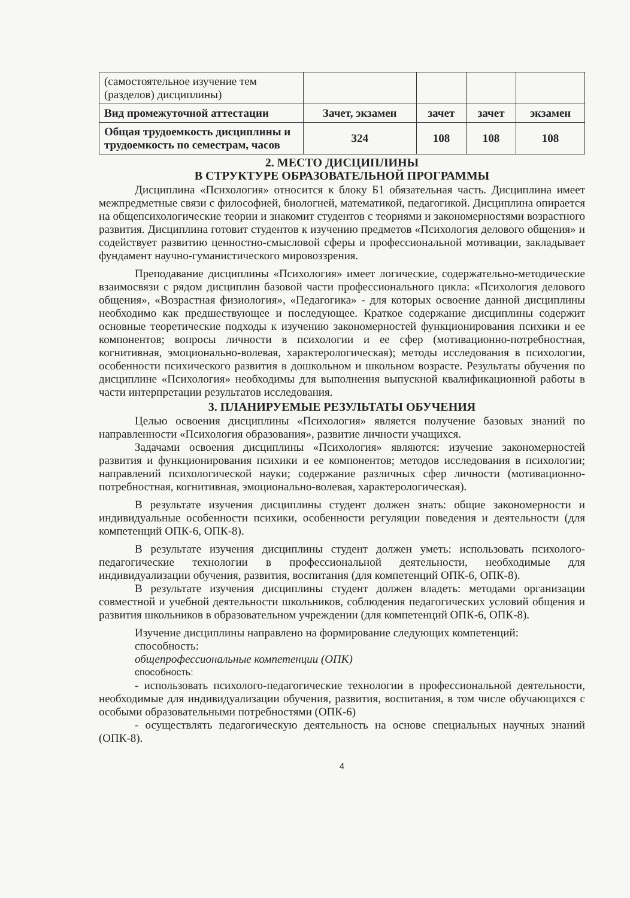| (самостоятельное изучение тем (разделов) дисциплины) | | | | |
| Вид промежуточной аттестации | Зачет, экзамен | зачет | зачет | экзамен |
| Общая трудоемкость дисциплины и трудоемкость по семестрам, часов | 324 | 108 | 108 | 108 |
2. МЕСТО ДИСЦИПЛИНЫ
В СТРУКТУРЕ ОБРАЗОВАТЕЛЬНОЙ ПРОГРАММЫ
Дисциплина «Психология» относится к блоку Б1 обязательная часть. Дисциплина имеет межпредметные связи с философией, биологией, математикой, педагогикой. Дисциплина опирается на общепсихологические теории и знакомит студентов с теориями и закономерностями возрастного развития. Дисциплина готовит студентов к изучению предметов «Психология делового общения» и содействует развитию ценностно-смысловой сферы и профессиональной мотивации, закладывает фундамент научно-гуманистического мировоззрения.
Преподавание дисциплины «Психология» имеет логические, содержательно-методические взаимосвязи с рядом дисциплин базовой части профессионального цикла: «Психология делового общения», «Возрастная физиология», «Педагогика» - для которых освоение данной дисциплины необходимо как предшествующее и последующее. Краткое содержание дисциплины содержит основные теоретические подходы к изучению закономерностей функционирования психики и ее компонентов; вопросы личности в психологии и ее сфер (мотивационно-потребностная, когнитивная, эмоционально-волевая, характерологическая); методы исследования в психологии, особенности психического развития в дошкольном и школьном возрасте. Результаты обучения по дисциплине «Психология» необходимы для выполнения выпускной квалификационной работы в части интерпретации результатов исследования.
3. ПЛАНИРУЕМЫЕ РЕЗУЛЬТАТЫ ОБУЧЕНИЯ
Целью освоения дисциплины «Психология» является получение базовых знаний по направленности «Психология образования», развитие личности учащихся.
Задачами освоения дисциплины «Психология» являются: изучение закономерностей развития и функционирования психики и ее компонентов; методов исследования в психологии; направлений психологической науки; содержание различных сфер личности (мотивационно-потребностная, когнитивная, эмоционально-волевая, характерологическая).
В результате изучения дисциплины студент должен знать: общие закономерности и индивидуальные особенности психики, особенности регуляции поведения и деятельности (для компетенций ОПК-6, ОПК-8).
В результате изучения дисциплины студент должен уметь: использовать психолого-педагогические технологии в профессиональной деятельности, необходимые для индивидуализации обучения, развития, воспитания (для компетенций ОПК-6, ОПК-8).
В результате изучения дисциплины студент должен владеть: методами организации совместной и учебной деятельности школьников, соблюдения педагогических условий общения и развития школьников в образовательном учреждении (для компетенций ОПК-6, ОПК-8).
Изучение дисциплины направлено на формирование следующих компетенций:
способность:
общепрофессиональные компетенции (ОПК)
способность:
- использовать психолого-педагогические технологии в профессиональной деятельности, необходимые для индивидуализации обучения, развития, воспитания, в том числе обучающихся с особыми образовательными потребностями (ОПК-6)
- осуществлять педагогическую деятельность на основе специальных научных знаний (ОПК-8).
4